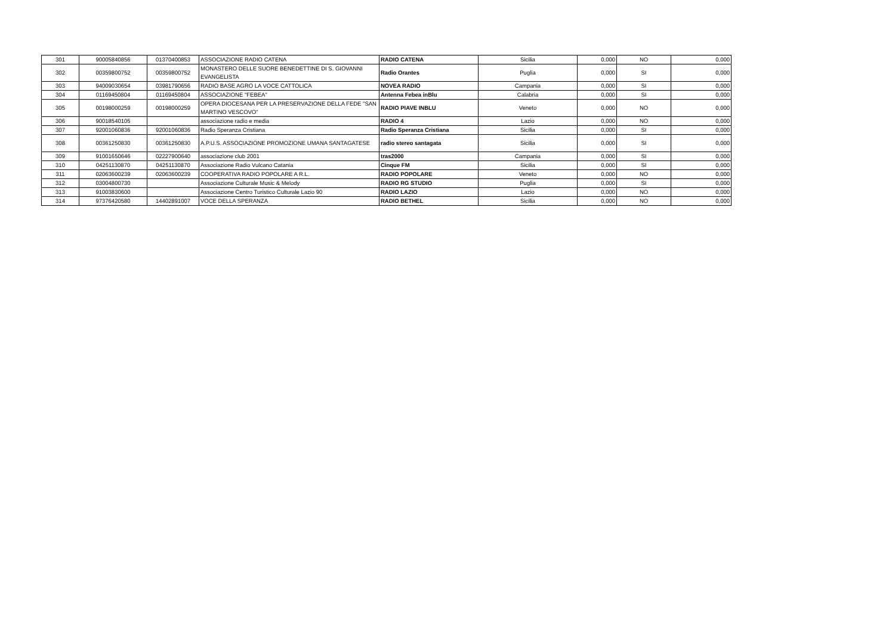| 301 | 90005840856 | 01370400853 | ASSOCIAZIONE RADIO CATENA | RADIO CATENA | Sicilia | 0,000 | NO | 0,000 |
| 302 | 00359800752 | 00359800752 | MONASTERO DELLE SUORE BENEDETTINE DI S. GIOVANNI EVANGELISTA | Radio Orantes | Puglia | 0,000 | SI | 0,000 |
| 303 | 94009030654 | 03981790656 | RADIO BASE AGRO LA VOCE CATTOLICA | NOVEA RADIO | Campania | 0,000 | SI | 0,000 |
| 304 | 01169450804 | 01169450804 | ASSOCIAZIONE "FEBEA" | Antenna Febea inBlu | Calabria | 0,000 | SI | 0,000 |
| 305 | 00198000259 | 00198000259 | OPERA DIOCESANA PER LA PRESERVAZIONE DELLA FEDE "SAN MARTINO VESCOVO" | RADIO PIAVE INBLU | Veneto | 0,000 | NO | 0,000 |
| 306 | 90018540105 | | associazione radio e media | RADIO 4 | Lazio | 0,000 | NO | 0,000 |
| 307 | 92001060836 | 92001060836 | Radio Speranza Cristiana | Radio Speranza Cristiana | Sicilia | 0,000 | SI | 0,000 |
| 308 | 00361250830 | 00361250830 | A.P.U.S. ASSOCIAZIONE PROMOZIONE UMANA SANTAGATESE | radio stereo santagata | Sicilia | 0,000 | SI | 0,000 |
| 309 | 91001650646 | 02227900640 | associazione club 2001 | tras2000 | Campania | 0,000 | SI | 0,000 |
| 310 | 04251130870 | 04251130870 | Associazione Radio Vulcano Catania | Cinque FM | Sicilia | 0,000 | SI | 0,000 |
| 311 | 02063600239 | 02063600239 | COOPERATIVA RADIO POPOLARE A R.L. | RADIO POPOLARE | Veneto | 0,000 | NO | 0,000 |
| 312 | 03004800730 | | Associazione Culturale Music & Melody | RADIO RG STUDIO | Puglia | 0,000 | SI | 0,000 |
| 313 | 91003830600 | | Associazione Centro Turistico Culturale Lazio 90 | RADIO LAZIO | Lazio | 0,000 | NO | 0,000 |
| 314 | 97376420580 | 14402891007 | VOCE DELLA SPERANZA | RADIO BETHEL | Sicilia | 0,000 | NO | 0,000 |